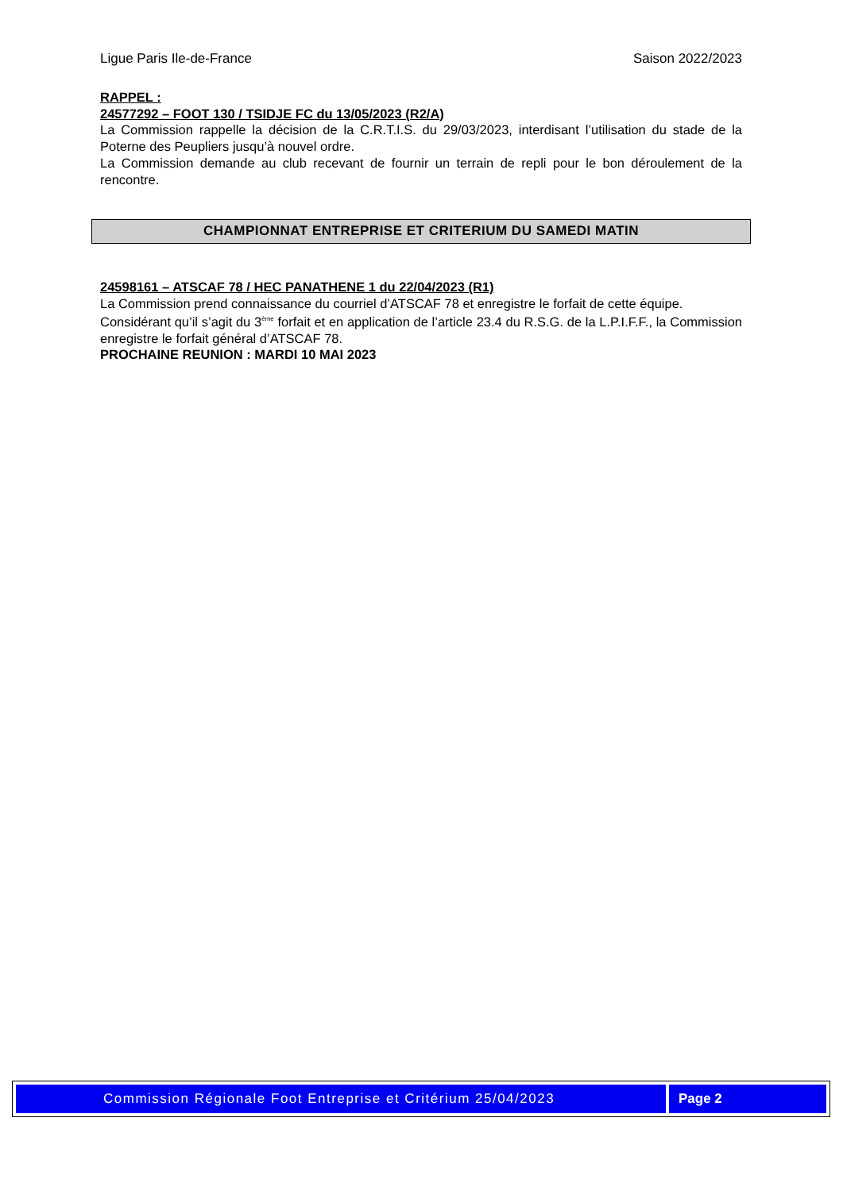Ligue Paris Ile-de-France Saison 2022/2023
RAPPEL :
24577292 – FOOT 130 / TSIDJE FC du 13/05/2023 (R2/A)
La Commission rappelle la décision de la C.R.T.I.S. du 29/03/2023, interdisant l’utilisation du stade de la Poterne des Peupliers jusqu’à nouvel ordre.
La Commission demande au club recevant de fournir un terrain de repli pour le bon déroulement de la rencontre.
CHAMPIONNAT ENTREPRISE ET CRITERIUM DU SAMEDI MATIN
24598161 – ATSCAF 78 / HEC PANATHENE 1 du 22/04/2023 (R1)
La Commission prend connaissance du courriel d’ATSCAF 78 et enregistre le forfait de cette équipe.
Considérant qu’il s’agit du 3<sup>ème</sup> forfait et en application de l’article 23.4 du R.S.G. de la L.P.I.F.F., la Commission enregistre le forfait général d’ATSCAF 78.
PROCHAINE REUNION : MARDI 10 MAI 2023
Commission Régionale Foot Entreprise et Critérium 25/04/2023
Page 2